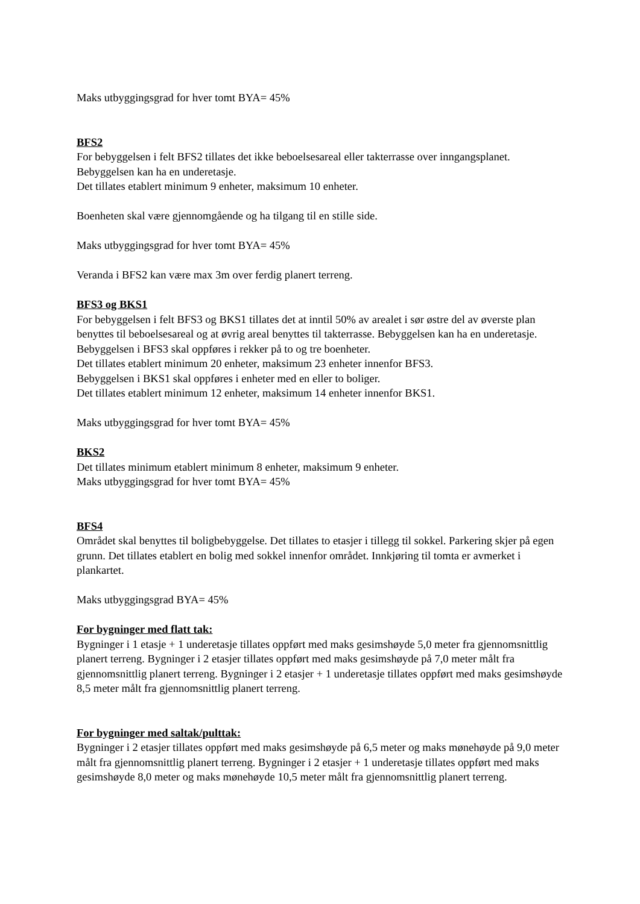Maks utbyggingsgrad for hver tomt BYA= 45%
BFS2
For bebyggelsen i felt BFS2 tillates det ikke beboelsesareal eller takterrasse over inngangsplanet. Bebyggelsen kan ha en underetasje.
Det tillates etablert minimum 9 enheter, maksimum 10 enheter.
Boenheten skal være gjennomgående og ha tilgang til en stille side.
Maks utbyggingsgrad for hver tomt BYA= 45%
Veranda i BFS2 kan være max 3m over ferdig planert terreng.
BFS3 og BKS1
For bebyggelsen i felt BFS3 og BKS1 tillates det at inntil 50% av arealet i sør østre del av øverste plan benyttes til beboelsesareal og at øvrig areal benyttes til takterrasse. Bebyggelsen kan ha en underetasje.
Bebyggelsen i BFS3 skal oppføres i rekker på to og tre boenheter.
Det tillates etablert minimum 20 enheter, maksimum 23 enheter innenfor BFS3.
Bebyggelsen i BKS1 skal oppføres i enheter med en eller to boliger.
Det tillates etablert minimum 12 enheter, maksimum 14 enheter innenfor BKS1.
Maks utbyggingsgrad for hver tomt BYA= 45%
BKS2
Det tillates minimum etablert minimum 8 enheter, maksimum 9 enheter.
Maks utbyggingsgrad for hver tomt BYA= 45%
BFS4
Området skal benyttes til boligbebyggelse. Det tillates to etasjer i tillegg til sokkel. Parkering skjer på egen grunn. Det tillates etablert en bolig med sokkel innenfor området. Innkjøring til tomta er avmerket i plankartet.
Maks utbyggingsgrad BYA= 45%
For bygninger med flatt tak:
Bygninger i 1 etasje + 1 underetasje tillates oppført med maks gesimshøyde 5,0 meter fra gjennomsnittlig planert terreng. Bygninger i 2 etasjer tillates oppført med maks gesimshøyde på 7,0 meter målt fra gjennomsnittlig planert terreng. Bygninger i 2 etasjer + 1 underetasje tillates oppført med maks gesimshøyde 8,5 meter målt fra gjennomsnittlig planert terreng.
For bygninger med saltak/pulttak:
Bygninger i 2 etasjer tillates oppført med maks gesimshøyde på 6,5 meter og maks mønehøyde på 9,0 meter målt fra gjennomsnittlig planert terreng. Bygninger i 2 etasjer + 1 underetasje tillates oppført med maks gesimshøyde 8,0 meter og maks mønehøyde 10,5 meter målt fra gjennomsnittlig planert terreng.